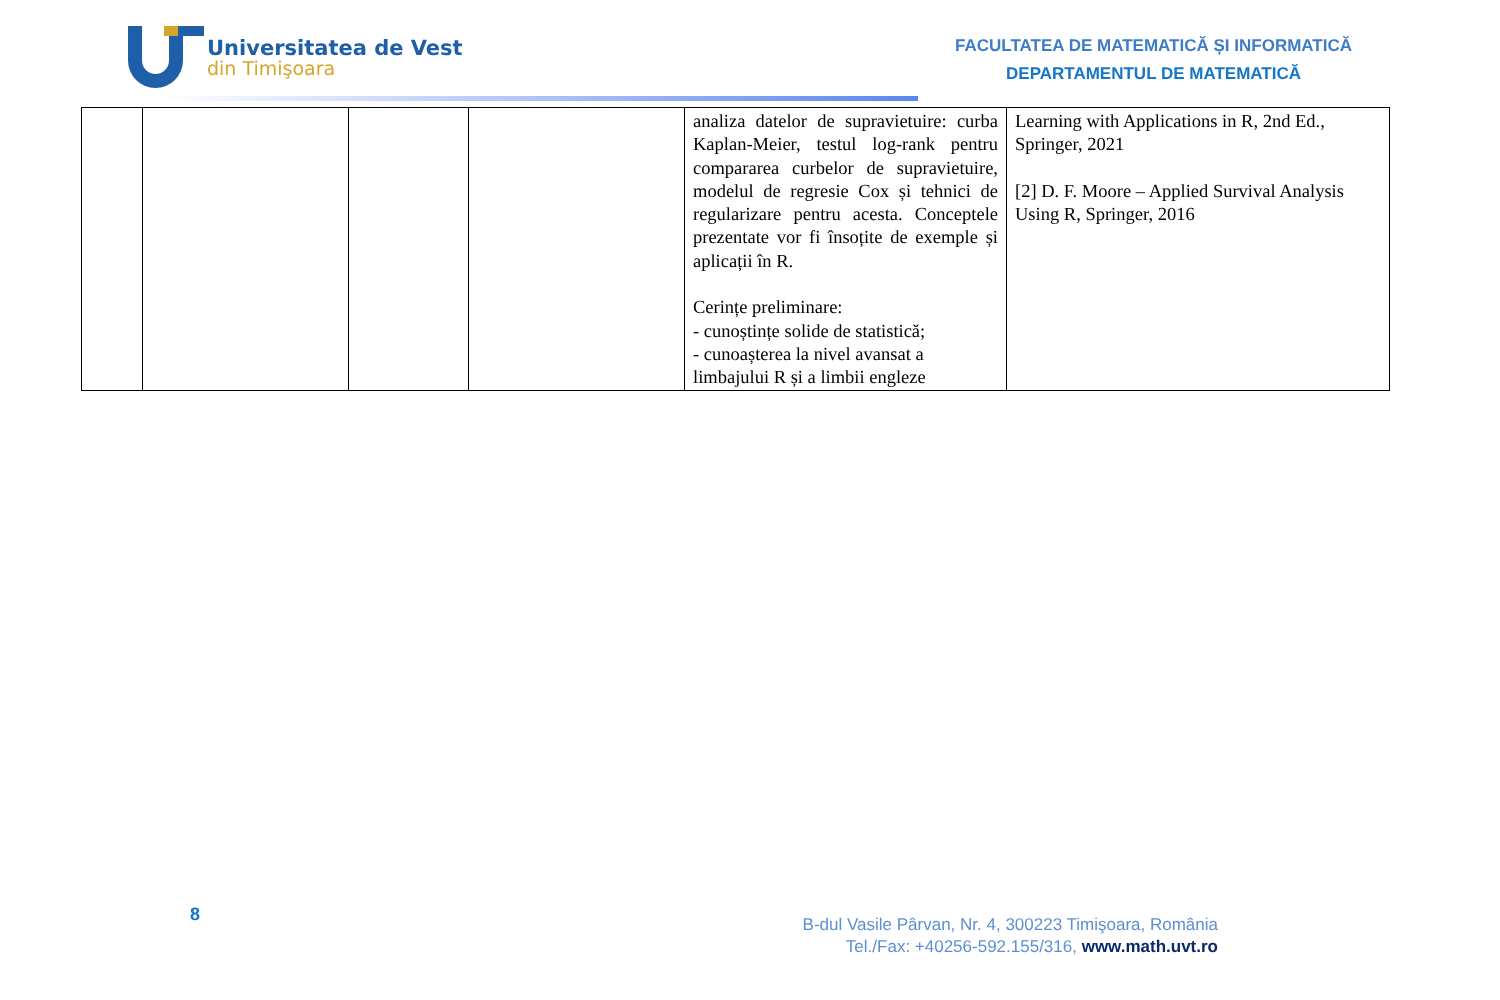Universitatea de Vest
din Timişoara
FACULTATEA DE MATEMATICĂ ȘI INFORMATICĂ
DEPARTAMENTUL DE MATEMATICĂ
| | | | | analiza datelor de supravietuire: curba Kaplan-Meier, testul log-rank pentru compararea curbelor de supravietuire, modelul de regresie Cox și tehnici de regularizare pentru acesta. Conceptele prezentate vor fi însoțite de exemple și aplicații în R. Cerințe preliminare: - cunoștințe solide de statistică; - cunoașterea la nivel avansat a limbajului R și a limbii engleze | Learning with Applications in R, 2nd Ed., Springer, 2021 [2] D. F. Moore – Applied Survival Analysis Using R, Springer, 2016 |
8
B-dul Vasile Pârvan, Nr. 4, 300223 Timişoara, România
Tel./Fax: +40256-592.155/316, www.math.uvt.ro